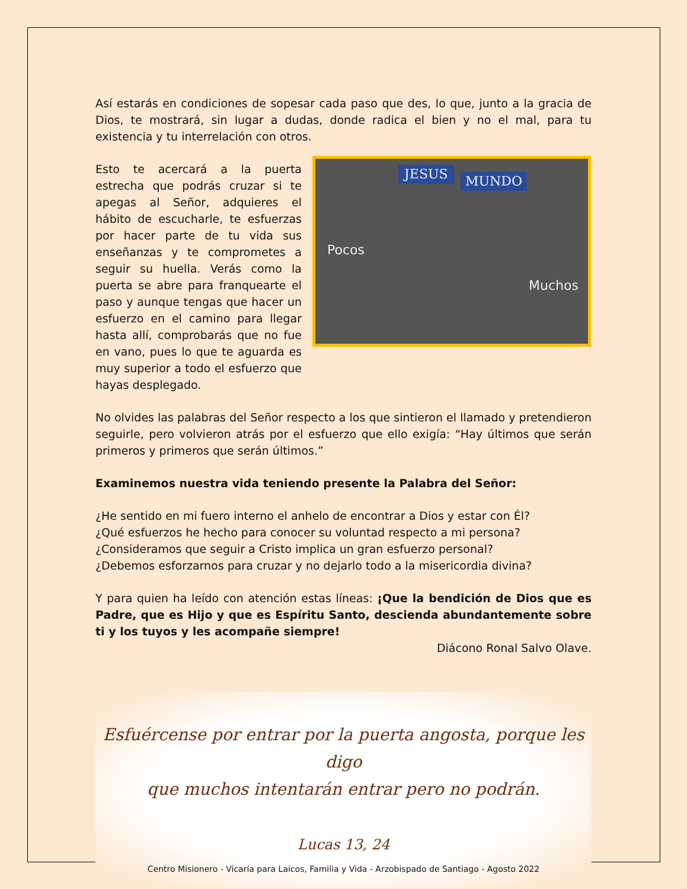Así estarás en condiciones de sopesar cada paso que des, lo que, junto a la gracia de Dios, te mostrará, sin lugar a dudas, donde radica el bien y no el mal, para tu existencia y tu interrelación con otros.
Esto te acercará a la puerta estrecha que podrás cruzar si te apegas al Señor, adquieres el hábito de escucharle, te esfuerzas por hacer parte de tu vida sus enseñanzas y te comprometes a seguir su huella. Verás como la puerta se abre para franquearte el paso y aunque tengas que hacer un esfuerzo en el camino para llegar hasta allí, comprobarás que no fue en vano, pues lo que te aguarda es muy superior a todo el esfuerzo que hayas desplegado.
JESUS MUNDO
Pocos
Muchos
No olvides las palabras del Señor respecto a los que sintieron el llamado y pretendieron seguirle, pero volvieron atrás por el esfuerzo que ello exigía: “Hay últimos que serán primeros y primeros que serán últimos.”
Examinemos nuestra vida teniendo presente la Palabra del Señor:
¿He sentido en mi fuero interno el anhelo de encontrar a Dios y estar con Él?
¿Qué esfuerzos he hecho para conocer su voluntad respecto a mi persona?
¿Consideramos que seguir a Cristo implica un gran esfuerzo personal?
¿Debemos esforzarnos para cruzar y no dejarlo todo a la misericordia divina?
Y para quien ha leído con atención estas líneas: ¡Que la bendición de Dios que es Padre, que es Hijo y que es Espíritu Santo, descienda abundantemente sobre ti y los tuyos y les acompañe siempre!
Diácono Ronal Salvo Olave.
Esfuércense por entrar por la puerta angosta, porque les digo
que muchos intentarán entrar pero no podrán.
Lucas 13, 24
Centro Misionero - Vicaría para Laicos, Familia y Vida - Arzobispado de Santiago - Agosto 2022